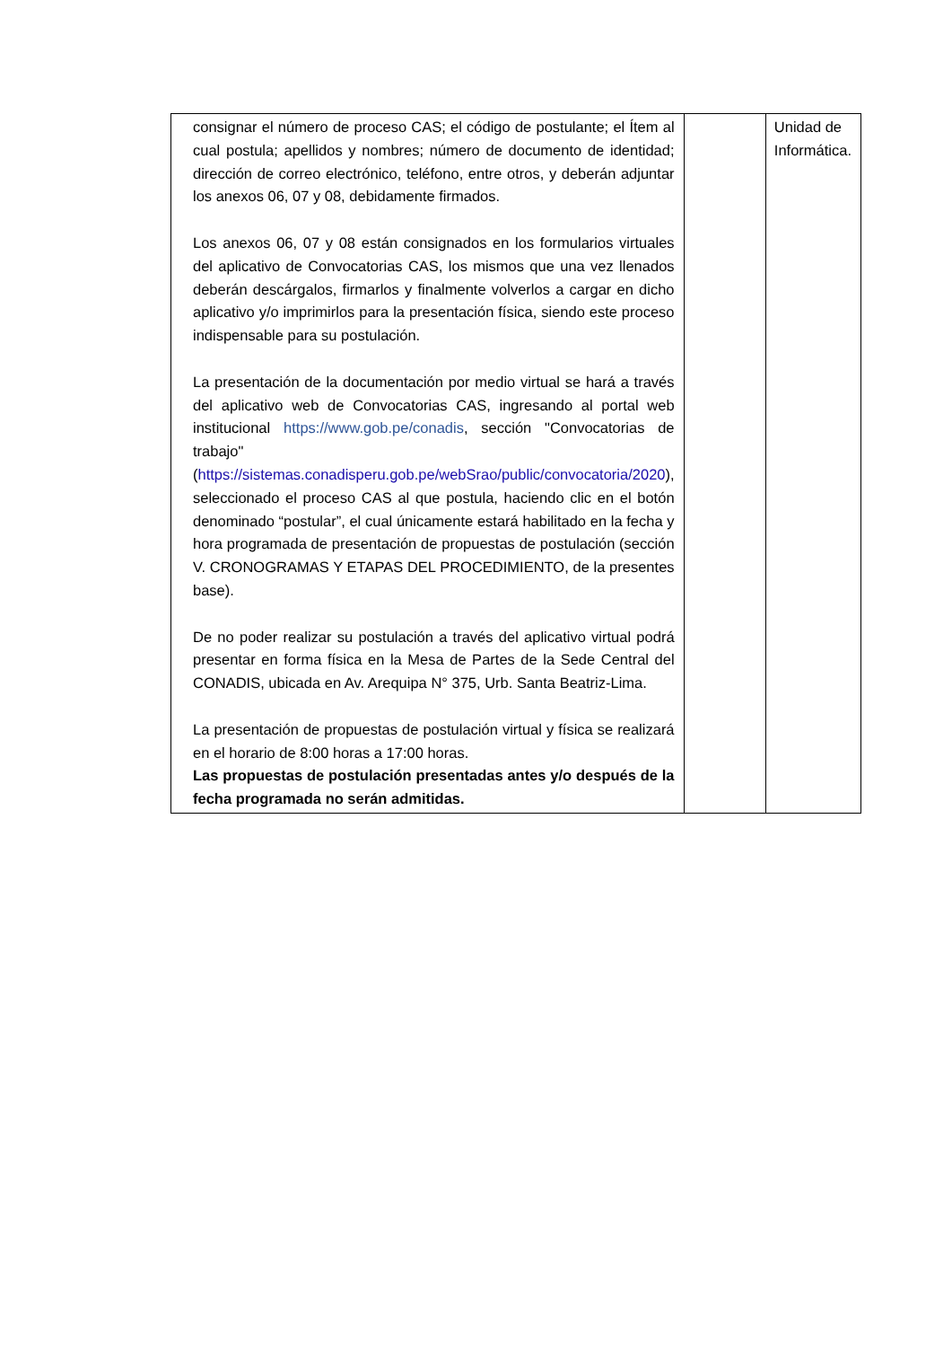| consignar el número de proceso CAS; el código de postulante; el Ítem al cual postula; apellidos y nombres; número de documento de identidad; dirección de correo electrónico, teléfono, entre otros, y deberán adjuntar los anexos 06, 07 y 08, debidamente firmados. Los anexos 06, 07 y 08 están consignados en los formularios virtuales del aplicativo de Convocatorias CAS, los mismos que una vez llenados deberán descárgalos, firmarlos y finalmente volverlos a cargar en dicho aplicativo y/o imprimirlos para la presentación física, siendo este proceso indispensable para su postulación. La presentación de la documentación por medio virtual se hará a través del aplicativo web de Convocatorias CAS, ingresando al portal web institucional https://www.gob.pe/conadis , sección "Convocatorias de trabajo" ( https://sistemas.conadisperu.gob.pe/webSrao/public/convocatoria/2020 ), seleccionado el proceso CAS al que postula, haciendo clic en el botón denominado “postular”, el cual únicamente estará habilitado en la fecha y hora programada de presentación de propuestas de postulación (sección V. CRONOGRAMAS Y ETAPAS DEL PROCEDIMIENTO, de la presentes base). De no poder realizar su postulación a través del aplicativo virtual podrá presentar en forma física en la Mesa de Partes de la Sede Central del CONADIS, ubicada en Av. Arequipa N° 375, Urb. Santa Beatriz-Lima. La presentación de propuestas de postulación virtual y física se realizará en el horario de 8:00 horas a 17:00 horas. Las propuestas de postulación presentadas antes y/o después de la fecha programada no serán admitidas. | | Unidad de Informática. |